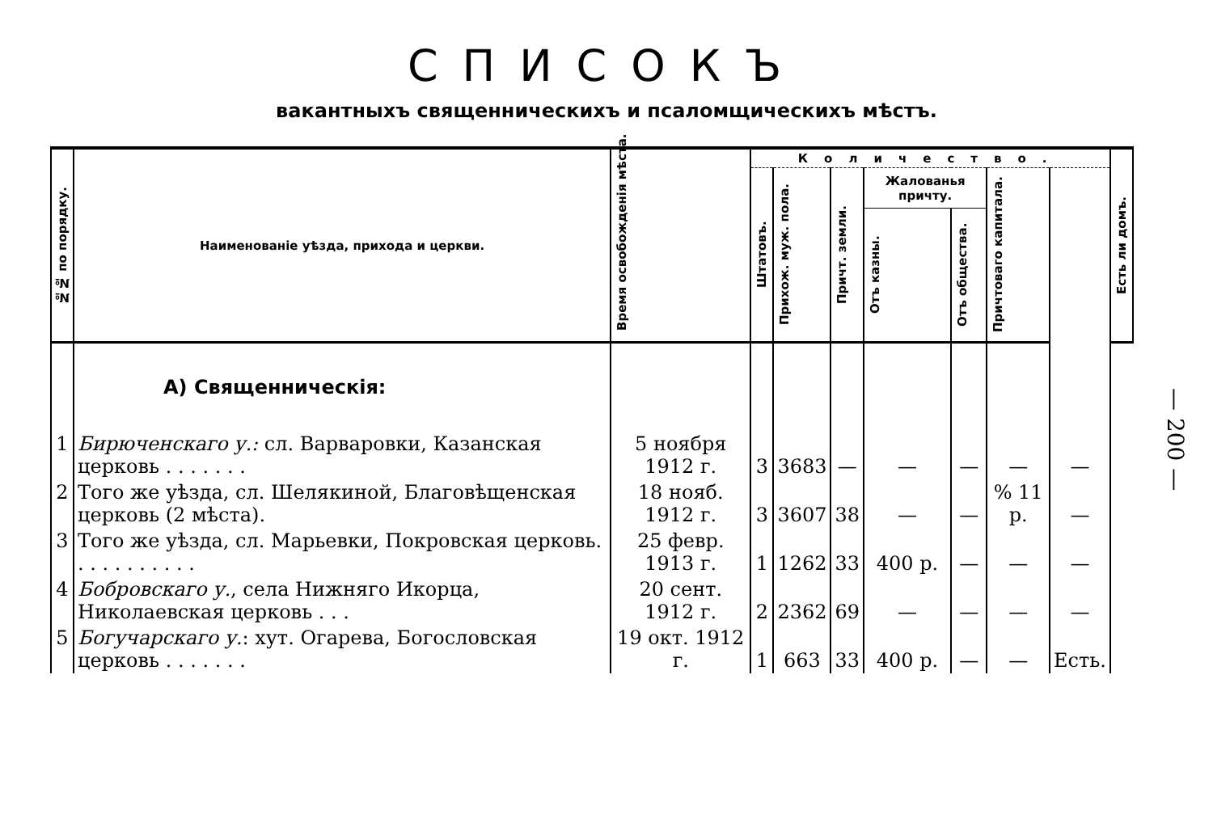СПИСОКЪ
вакантныхъ священническихъ и псаломщическихъ мѣстъ.
| №№ по порядку. | Наименованіе уѣзда, прихода и церкви. | Время освобожденія мѣста. | Количество. | | | | | | | Есть ли домъ. |
| --- | --- | --- | --- | --- | --- | --- | --- | --- | --- | --- |
| | | | Штатовъ. | Прихож. муж. пола. | Причт. земли. | Жалованья причту. | | Причтоваго капитала. | | |
| | | | | | | Отъ казны. | Отъ общества. | | | |
| | А) Священническія: | | | | | | | | | |
| 1 | Бирюченскаго у.: сл. Варваровки, Казанская церковь . . . . . . . | 5 ноября 1912 г. | 3 | 3683 | — | — | — | — | — | |
| 2 | Того же уѣзда, сл. Шелякиной, Благовѣщенская церковь (2 мѣста). | 18 нояб. 1912 г. | 3 | 3607 | 38 | — | — | % 11 р. | — | |
| 3 | Того же уѣзда, сл. Марьевки, Покровская церковь. . . . . . . . . . . | 25 февр. 1913 г. | 1 | 1262 | 33 | 400 р. | — | — | — | |
| 4 | Бобровскаго у. , села Нижняго Икорца, Николаевская церковь . . . | 20 сент. 1912 г. | 2 | 2362 | 69 | — | — | — | — | |
| 5 | Богучарскаго у. : хут. Огарева, Богословская церковь . . . . . . . | 19 окт. 1912 г. | 1 | 663 | 33 | 400 р. | — | — | Есть. | |
— 200 —